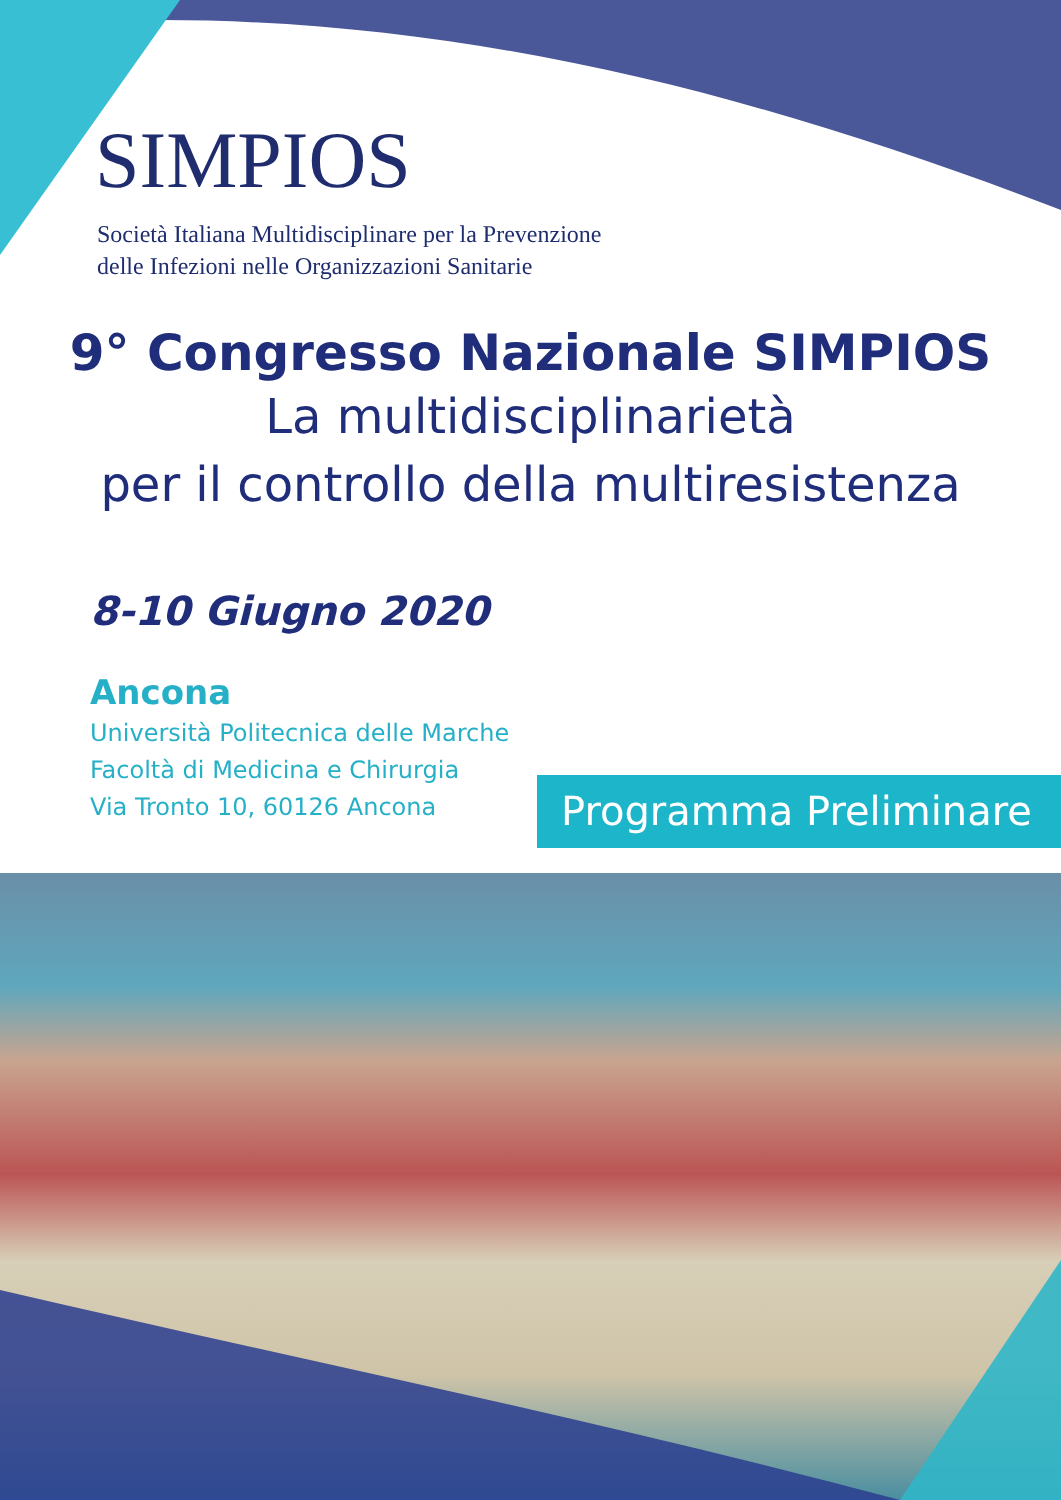SIMPIOS
Società Italiana Multidisciplinare per la Prevenzione
delle Infezioni nelle Organizzazioni Sanitarie
9° Congresso Nazionale SIMPIOS
La multidisciplinarietà
per il controllo della multiresistenza
8-10 Giugno 2020
Ancona
Università Politecnica delle Marche
Facoltà di Medicina e Chirurgia
Via Tronto 10, 60126 Ancona
Programma Preliminare